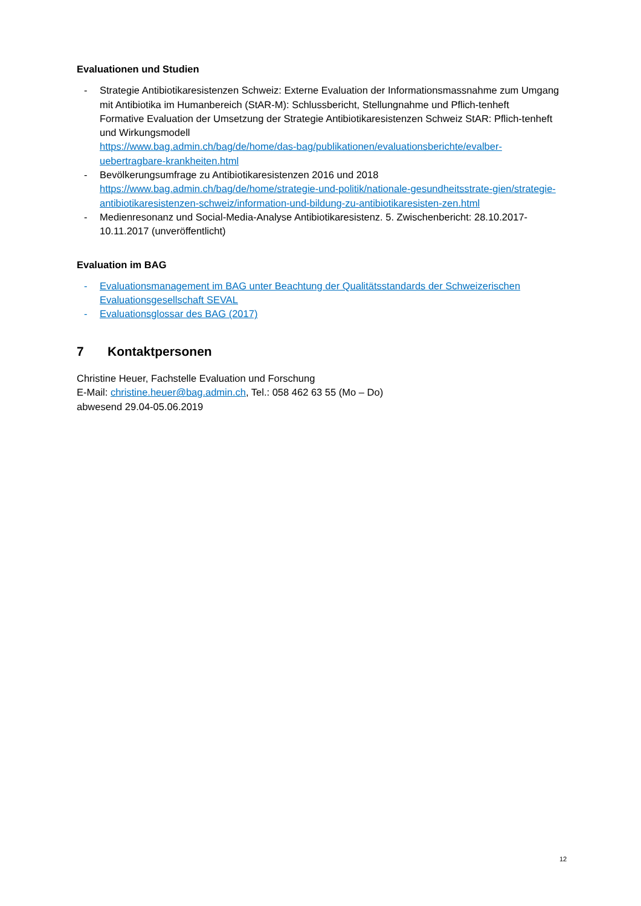Evaluationen und Studien
- Strategie Antibiotikaresistenzen Schweiz: Externe Evaluation der Informationsmassnahme zum Umgang mit Antibiotika im Humanbereich (StAR-M): Schlussbericht, Stellungnahme und Pflich-tenheft
Formative Evaluation der Umsetzung der Strategie Antibiotikaresistenzen Schweiz StAR: Pflich-tenheft und Wirkungsmodell
https://www.bag.admin.ch/bag/de/home/das-bag/publikationen/evaluationsberichte/evalber-uebertragbare-krankheiten.html
- Bevölkerungsumfrage zu Antibiotikaresistenzen 2016 und 2018
https://www.bag.admin.ch/bag/de/home/strategie-und-politik/nationale-gesundheitsstrate-gien/strategie-antibiotikaresistenzen-schweiz/information-und-bildung-zu-antibiotikaresisten-zen.html
- Medienresonanz und Social-Media-Analyse Antibiotikaresistenz. 5. Zwischenbericht: 28.10.2017-10.11.2017 (unveröffentlicht)
Evaluation im BAG
- Evaluationsmanagement im BAG unter Beachtung der Qualitätsstandards der Schweizerischen Evaluationsgesellschaft SEVAL
- Evaluationsglossar des BAG (2017)
7 Kontaktpersonen
Christine Heuer, Fachstelle Evaluation und Forschung
E-Mail: christine.heuer@bag.admin.ch, Tel.: 058 462 63 55 (Mo – Do)
abwesend 29.04-05.06.2019
12